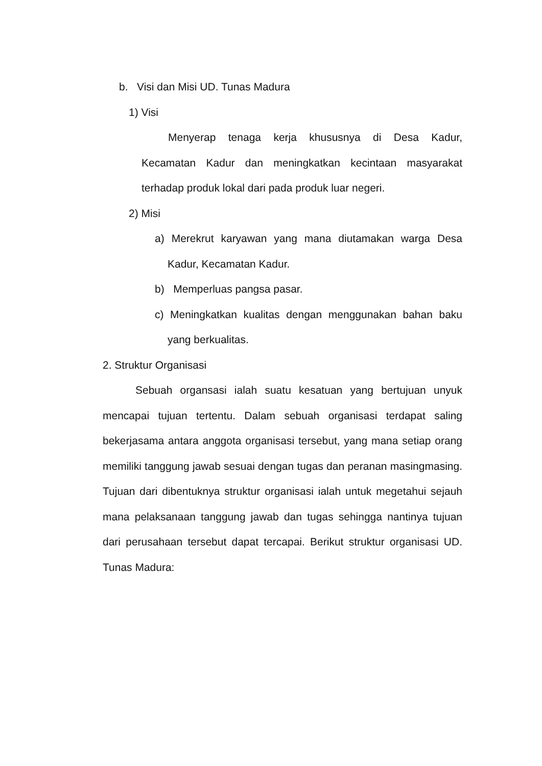b. Visi dan Misi UD. Tunas Madura
1) Visi
Menyerap tenaga kerja khususnya di Desa Kadur, Kecamatan Kadur dan meningkatkan kecintaan masyarakat terhadap produk lokal dari pada produk luar negeri.
2) Misi
a) Merekrut karyawan yang mana diutamakan warga Desa Kadur, Kecamatan Kadur.
b) Memperluas pangsa pasar.
c) Meningkatkan kualitas dengan menggunakan bahan baku yang berkualitas.
2. Struktur Organisasi
Sebuah organsasi ialah suatu kesatuan yang bertujuan unyuk mencapai tujuan tertentu. Dalam sebuah organisasi terdapat saling bekerjasama antara anggota organisasi tersebut, yang mana setiap orang memiliki tanggung jawab sesuai dengan tugas dan peranan masingmasing. Tujuan dari dibentuknya struktur organisasi ialah untuk megetahui sejauh mana pelaksanaan tanggung jawab dan tugas sehingga nantinya tujuan dari perusahaan tersebut dapat tercapai. Berikut struktur organisasi UD. Tunas Madura: